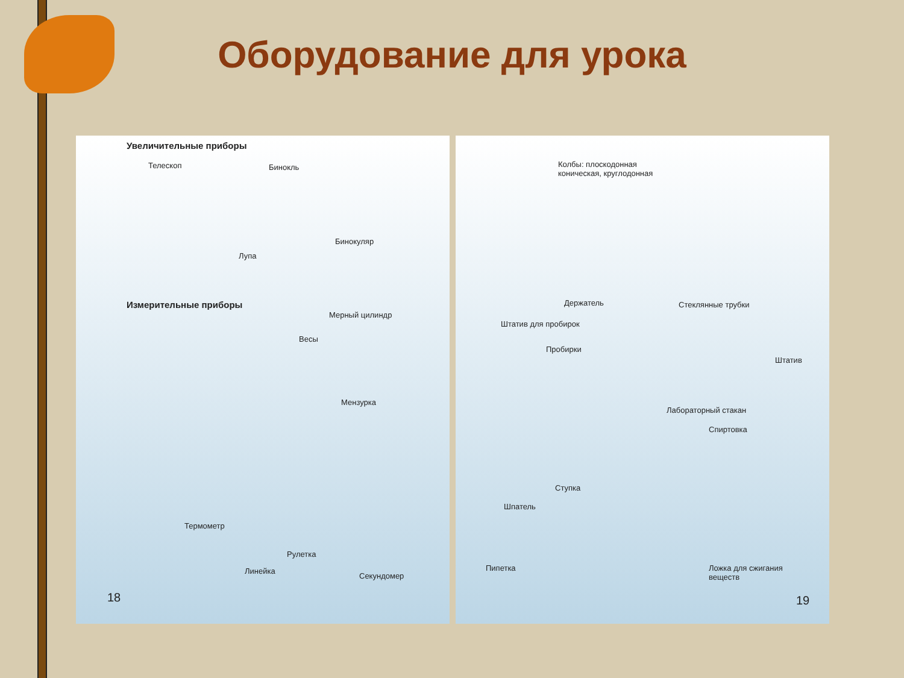Оборудование для урока
Увеличительные приборы
Телескоп Бинокль
Бинокуляр
Лупа
Измерительные приборы
Мерный цилиндр
Весы
Мензурка
Термометр
Рулетка
Линейка
Секундомер
18
Колбы: плоскодонная
коническая, круглодонная
Держатель Стеклянные трубки
Штатив для пробирок
Пробирки
Штатив
Лабораторный стакан
Спиртовка
Ступка
Шпатель
Пипетка Ложка для сжигания
веществ
19